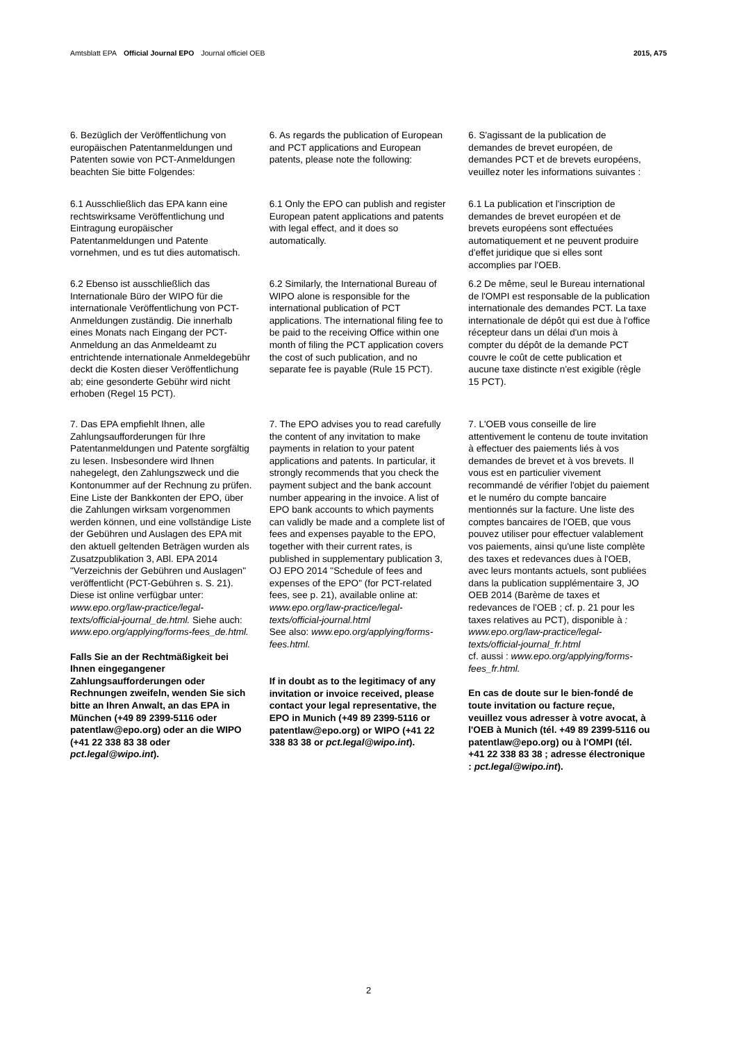Amtsblatt EPA Official Journal EPO Journal officiel OEB
2015, A75
6. Bezüglich der Veröffentlichung von europäischen Patentanmeldungen und Patenten sowie von PCT-Anmeldungen beachten Sie bitte Folgendes:
6. As regards the publication of European and PCT applications and European patents, please note the following:
6. S'agissant de la publication de demandes de brevet européen, de demandes PCT et de brevets européens, veuillez noter les informations suivantes :
6.1 Ausschließlich das EPA kann eine rechtswirksame Veröffentlichung und Eintragung europäischer Patentanmeldungen und Patente vornehmen, und es tut dies automatisch.
6.1 Only the EPO can publish and register European patent applications and patents with legal effect, and it does so automatically.
6.1 La publication et l'inscription de demandes de brevet européen et de brevets européens sont effectuées automatiquement et ne peuvent produire d'effet juridique que si elles sont accomplies par l'OEB.
6.2 Ebenso ist ausschließlich das Internationale Büro der WIPO für die internationale Veröffentlichung von PCT-Anmeldungen zuständig. Die innerhalb eines Monats nach Eingang der PCT-Anmeldung an das Anmeldeamt zu entrichtende internationale Anmeldegebühr deckt die Kosten dieser Veröffentlichung ab; eine gesonderte Gebühr wird nicht erhoben (Regel 15 PCT).
6.2 Similarly, the International Bureau of WIPO alone is responsible for the international publication of PCT applications. The international filing fee to be paid to the receiving Office within one month of filing the PCT application covers the cost of such publication, and no separate fee is payable (Rule 15 PCT).
6.2 De même, seul le Bureau international de l'OMPI est responsable de la publication internationale des demandes PCT. La taxe internationale de dépôt qui est due à l'office récepteur dans un délai d'un mois à compter du dépôt de la demande PCT couvre le coût de cette publication et aucune taxe distincte n'est exigible (règle 15 PCT).
7. Das EPA empfiehlt Ihnen, alle Zahlungsaufforderungen für Ihre Patentanmeldungen und Patente sorgfältig zu lesen. Insbesondere wird Ihnen nahegelegt, den Zahlungszweck und die Kontonummer auf der Rechnung zu prüfen. Eine Liste der Bankkonten der EPO, über die Zahlungen wirksam vorgenommen werden können, und eine vollständige Liste der Gebühren und Auslagen des EPA mit den aktuell geltenden Beträgen wurden als Zusatzpublikation 3, ABl. EPA 2014 "Verzeichnis der Gebühren und Auslagen" veröffentlicht (PCT-Gebühren s. S. 21). Diese ist online verfügbar unter: www.epo.org/law-practice/legal-texts/official-journal_de.html. Siehe auch: www.epo.org/applying/forms-fees_de.html.
Falls Sie an der Rechtmäßigkeit bei Ihnen eingegangener Zahlungsaufforderungen oder Rechnungen zweifeln, wenden Sie sich bitte an Ihren Anwalt, an das EPA in München (+49 89 2399-5116 oder patentlaw@epo.org) oder an die WIPO (+41 22 338 83 38 oder pct.legal@wipo.int).
7. The EPO advises you to read carefully the content of any invitation to make payments in relation to your patent applications and patents. In particular, it strongly recommends that you check the payment subject and the bank account number appearing in the invoice. A list of EPO bank accounts to which payments can validly be made and a complete list of fees and expenses payable to the EPO, together with their current rates, is published in supplementary publication 3, OJ EPO 2014 "Schedule of fees and expenses of the EPO" (for PCT-related fees, see p. 21), available online at: www.epo.org/law-practice/legal-texts/official-journal.html
See also: www.epo.org/applying/forms-fees.html.
If in doubt as to the legitimacy of any invitation or invoice received, please contact your legal representative, the EPO in Munich (+49 89 2399-5116 or patentlaw@epo.org) or WIPO (+41 22 338 83 38 or pct.legal@wipo.int).
7. L'OEB vous conseille de lire attentivement le contenu de toute invitation à effectuer des paiements liés à vos demandes de brevet et à vos brevets. Il vous est en particulier vivement recommandé de vérifier l'objet du paiement et le numéro du compte bancaire mentionnés sur la facture. Une liste des comptes bancaires de l'OEB, que vous pouvez utiliser pour effectuer valablement vos paiements, ainsi qu'une liste complète des taxes et redevances dues à l'OEB, avec leurs montants actuels, sont publiées dans la publication supplémentaire 3, JO OEB 2014 (Barème de taxes et redevances de l'OEB ; cf. p. 21 pour les taxes relatives au PCT), disponible à : www.epo.org/law-practice/legal-texts/official-journal_fr.html
cf. aussi : www.epo.org/applying/forms-fees_fr.html.
En cas de doute sur le bien-fondé de toute invitation ou facture reçue, veuillez vous adresser à votre avocat, à l'OEB à Munich (tél. +49 89 2399-5116 ou patentlaw@epo.org) ou à l'OMPI (tél. +41 22 338 83 38 ; adresse électronique : pct.legal@wipo.int).
2